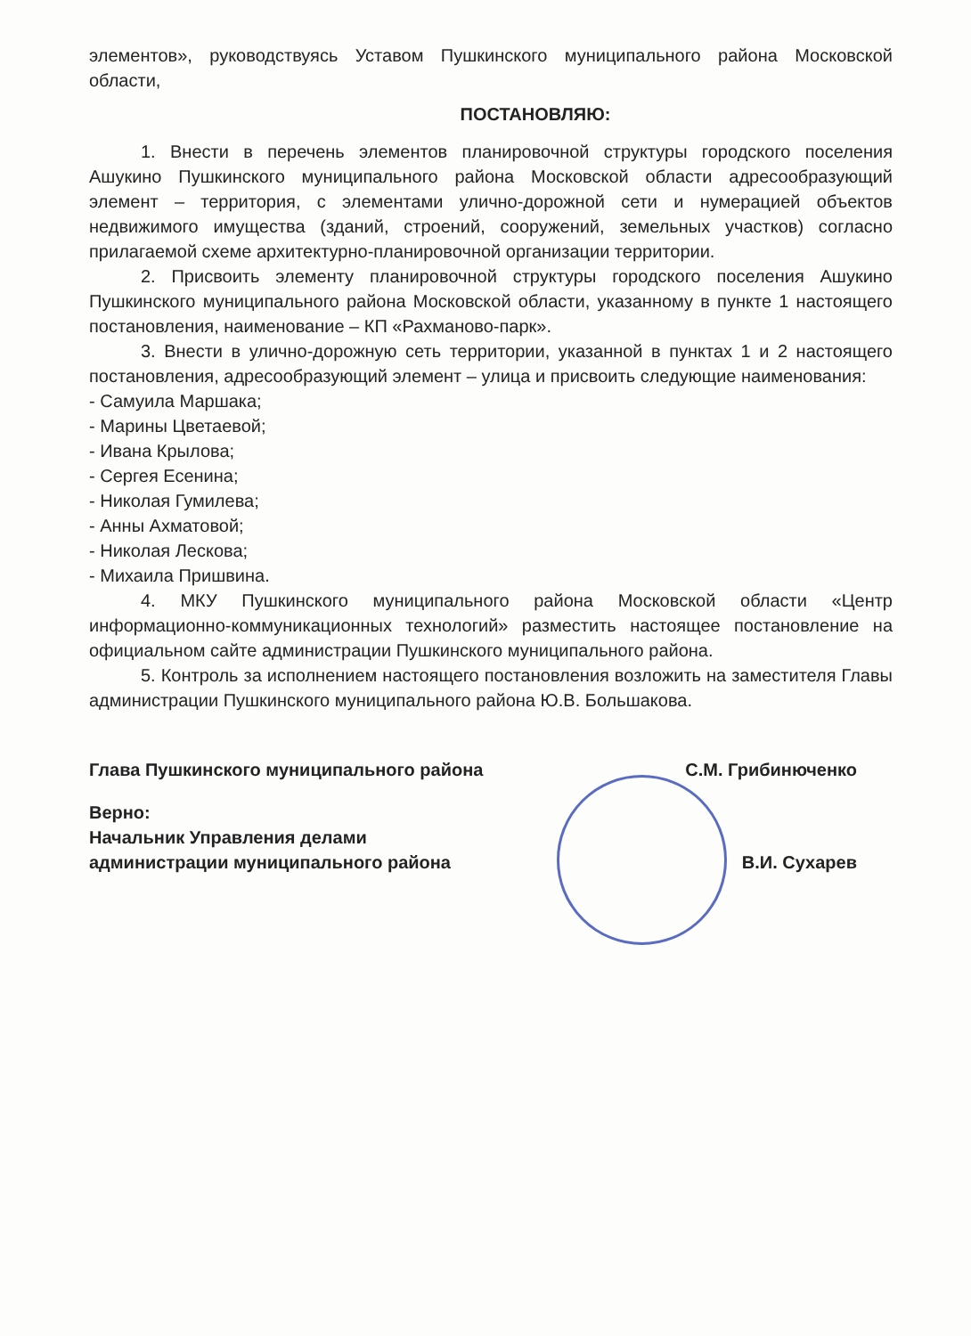элементов», руководствуясь Уставом Пушкинского муниципального района Московской области,
ПОСТАНОВЛЯЮ:
1. Внести в перечень элементов планировочной структуры городского поселения Ашукино Пушкинского муниципального района Московской области адресообразующий элемент – территория, с элементами улично-дорожной сети и нумерацией объектов недвижимого имущества (зданий, строений, сооружений, земельных участков) согласно прилагаемой схеме архитектурно-планировочной организации территории.
2. Присвоить элементу планировочной структуры городского поселения Ашукино Пушкинского муниципального района Московской области, указанному в пункте 1 настоящего постановления, наименование – КП «Рахманово-парк».
3. Внести в улично-дорожную сеть территории, указанной в пунктах 1 и 2 настоящего постановления, адресообразующий элемент – улица и присвоить следующие наименования:
- Самуила Маршака;
- Марины Цветаевой;
- Ивана Крылова;
- Сергея Есенина;
- Николая Гумилева;
- Анны Ахматовой;
- Николая Лескова;
- Михаила Пришвина.
4. МКУ Пушкинского муниципального района Московской области «Центр информационно-коммуникационных технологий» разместить настоящее постановление на официальном сайте администрации Пушкинского муниципального района.
5. Контроль за исполнением настоящего постановления возложить на заместителя Главы администрации Пушкинского муниципального района Ю.В. Большакова.
Глава Пушкинского муниципального района С.М. Грибинюченко
Верно:
Начальник Управления делами
администрации муниципального района В.И. Сухарев